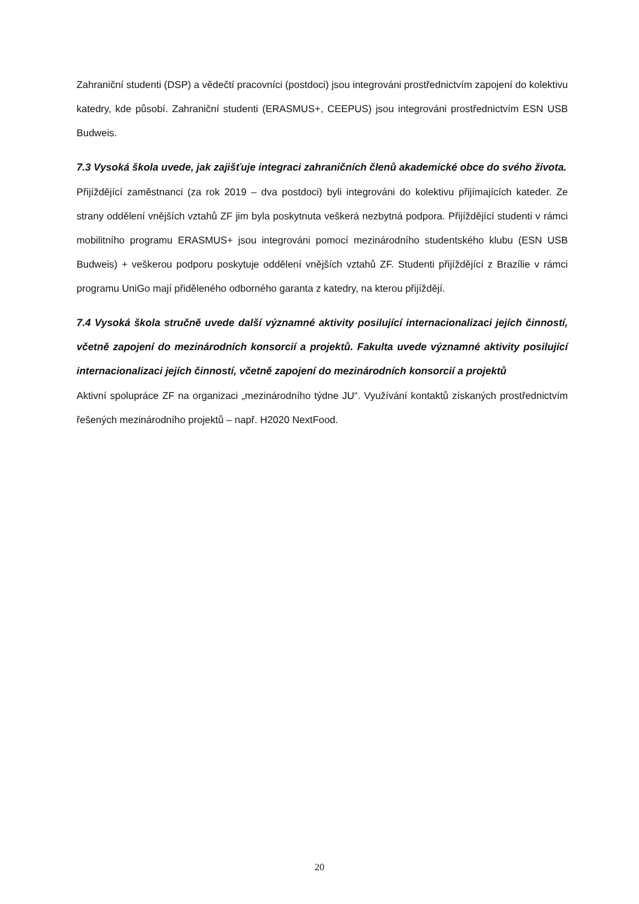Zahraniční studenti (DSP) a vědečtí pracovníci (postdoci) jsou integrováni prostřednictvím zapojení do kolektivu katedry, kde působí. Zahraniční studenti (ERASMUS+, CEEPUS) jsou integrováni prostřednictvím ESN USB Budweis.
7.3 Vysoká škola uvede, jak zajišťuje integraci zahraničních členů akademické obce do svého života.
Přijíždějící zaměstnanci (za rok 2019 – dva postdoci) byli integrováni do kolektivu přijímajících kateder. Ze strany oddělení vnějších vztahů ZF jim byla poskytnuta veškerá nezbytná podpora. Přijíždějící studenti v rámci mobilitního programu ERASMUS+ jsou integrováni pomocí mezinárodního studentského klubu (ESN USB Budweis) + veškerou podporu poskytuje oddělení vnějších vztahů ZF. Studenti přijíždějící z Brazílie v rámci programu UniGo mají přiděleného odborného garanta z katedry, na kterou přijíždějí.
7.4 Vysoká škola stručně uvede další významné aktivity posilující internacionalizaci jejích činností, včetně zapojení do mezinárodních konsorcií a projektů. Fakulta uvede významné aktivity posilující internacionalizaci jejích činností, včetně zapojení do mezinárodních konsorcií a projektů
Aktivní spolupráce ZF na organizaci „mezinárodního týdne JU“. Využívání kontaktů získaných prostřednictvím řešených mezinárodního projektů – např. H2020 NextFood.
20